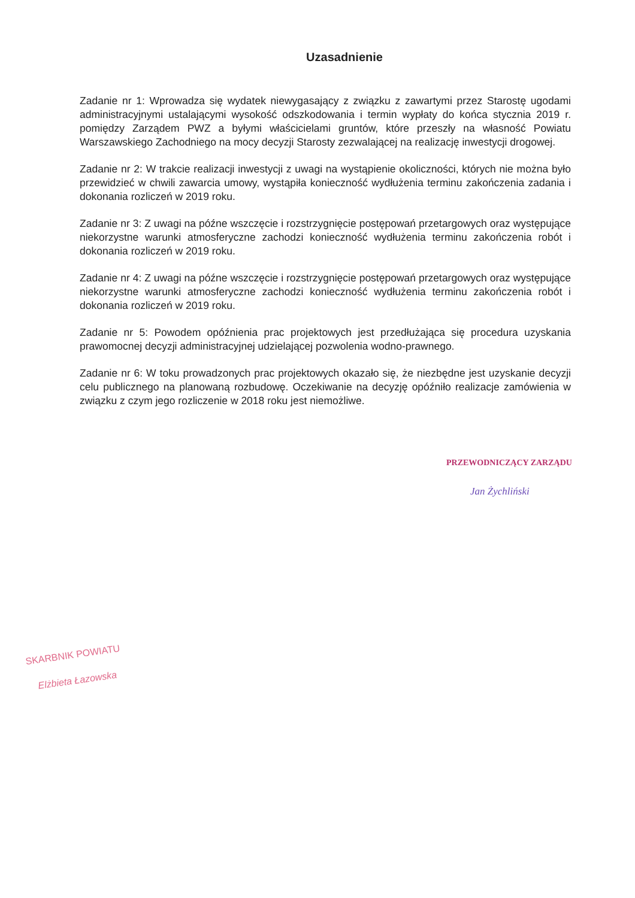Uzasadnienie
Zadanie nr 1: Wprowadza się wydatek niewygasający z związku z zawartymi przez Starostę ugodami administracyjnymi ustalającymi wysokość odszkodowania i termin wypłaty do końca stycznia 2019 r. pomiędzy Zarządem PWZ a byłymi właścicielami gruntów, które przeszły na własność Powiatu Warszawskiego Zachodniego na mocy decyzji Starosty zezwalającej na realizację inwestycji drogowej.
Zadanie nr 2: W trakcie realizacji inwestycji z uwagi na wystąpienie okoliczności, których nie można było przewidzieć w chwili zawarcia umowy, wystąpiła konieczność wydłużenia terminu zakończenia zadania i dokonania rozliczeń w 2019 roku.
Zadanie nr 3: Z uwagi na późne wszczęcie i rozstrzygnięcie postępowań przetargowych oraz występujące niekorzystne warunki atmosferyczne zachodzi konieczność wydłużenia terminu zakończenia robót i dokonania rozliczeń w 2019 roku.
Zadanie nr 4: Z uwagi na późne wszczęcie i rozstrzygnięcie postępowań przetargowych oraz występujące niekorzystne warunki atmosferyczne zachodzi konieczność wydłużenia terminu zakończenia robót i dokonania rozliczeń w 2019 roku.
Zadanie nr 5: Powodem opóźnienia prac projektowych jest przedłużająca się procedura uzyskania prawomocnej decyzji administracyjnej udzielającej pozwolenia wodno-prawnego.
Zadanie nr 6: W toku prowadzonych prac projektowych okazało się, że niezbędne jest uzyskanie decyzji celu publicznego na planowaną rozbudowę. Oczekiwanie na decyzję opóźniło realizacje zamówienia w związku z czym jego rozliczenie w 2018 roku jest niemożliwe.
PRZEWODNICZĄCY ZARZĄDU
Jan Żychliński
SKARBNIK POWIATU
Elżbieta Łazowska